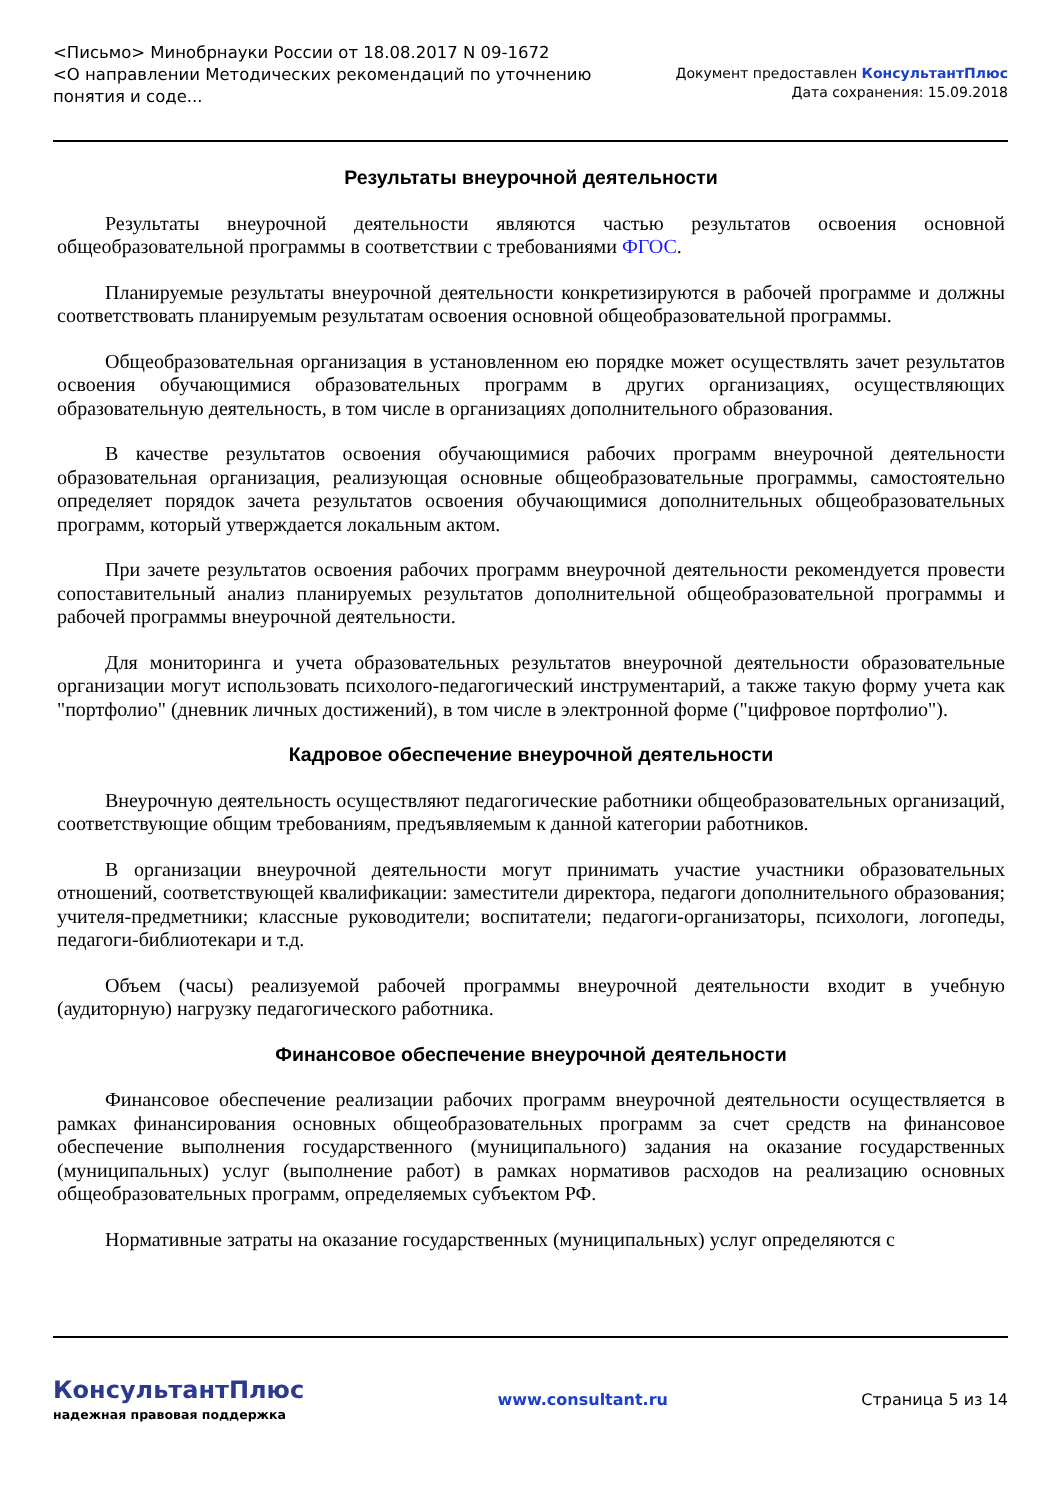<Письмо> Минобрнауки России от 18.08.2017 N 09-1672
<О направлении Методических рекомендаций по уточнению понятия и соде...
Документ предоставлен КонсультантПлюс
Дата сохранения: 15.09.2018
Результаты внеурочной деятельности
Результаты внеурочной деятельности являются частью результатов освоения основной общеобразовательной программы в соответствии с требованиями ФГОС.
Планируемые результаты внеурочной деятельности конкретизируются в рабочей программе и должны соответствовать планируемым результатам освоения основной общеобразовательной программы.
Общеобразовательная организация в установленном ею порядке может осуществлять зачет результатов освоения обучающимися образовательных программ в других организациях, осуществляющих образовательную деятельность, в том числе в организациях дополнительного образования.
В качестве результатов освоения обучающимися рабочих программ внеурочной деятельности образовательная организация, реализующая основные общеобразовательные программы, самостоятельно определяет порядок зачета результатов освоения обучающимися дополнительных общеобразовательных программ, который утверждается локальным актом.
При зачете результатов освоения рабочих программ внеурочной деятельности рекомендуется провести сопоставительный анализ планируемых результатов дополнительной общеобразовательной программы и рабочей программы внеурочной деятельности.
Для мониторинга и учета образовательных результатов внеурочной деятельности образовательные организации могут использовать психолого-педагогический инструментарий, а также такую форму учета как "портфолио" (дневник личных достижений), в том числе в электронной форме ("цифровое портфолио").
Кадровое обеспечение внеурочной деятельности
Внеурочную деятельность осуществляют педагогические работники общеобразовательных организаций, соответствующие общим требованиям, предъявляемым к данной категории работников.
В организации внеурочной деятельности могут принимать участие участники образовательных отношений, соответствующей квалификации: заместители директора, педагоги дополнительного образования; учителя-предметники; классные руководители; воспитатели; педагоги-организаторы, психологи, логопеды, педагоги-библиотекари и т.д.
Объем (часы) реализуемой рабочей программы внеурочной деятельности входит в учебную (аудиторную) нагрузку педагогического работника.
Финансовое обеспечение внеурочной деятельности
Финансовое обеспечение реализации рабочих программ внеурочной деятельности осуществляется в рамках финансирования основных общеобразовательных программ за счет средств на финансовое обеспечение выполнения государственного (муниципального) задания на оказание государственных (муниципальных) услуг (выполнение работ) в рамках нормативов расходов на реализацию основных общеобразовательных программ, определяемых субъектом РФ.
Нормативные затраты на оказание государственных (муниципальных) услуг определяются с
КонсультантПлюс
надежная правовая поддержка
www.consultant.ru Страница 5 из 14